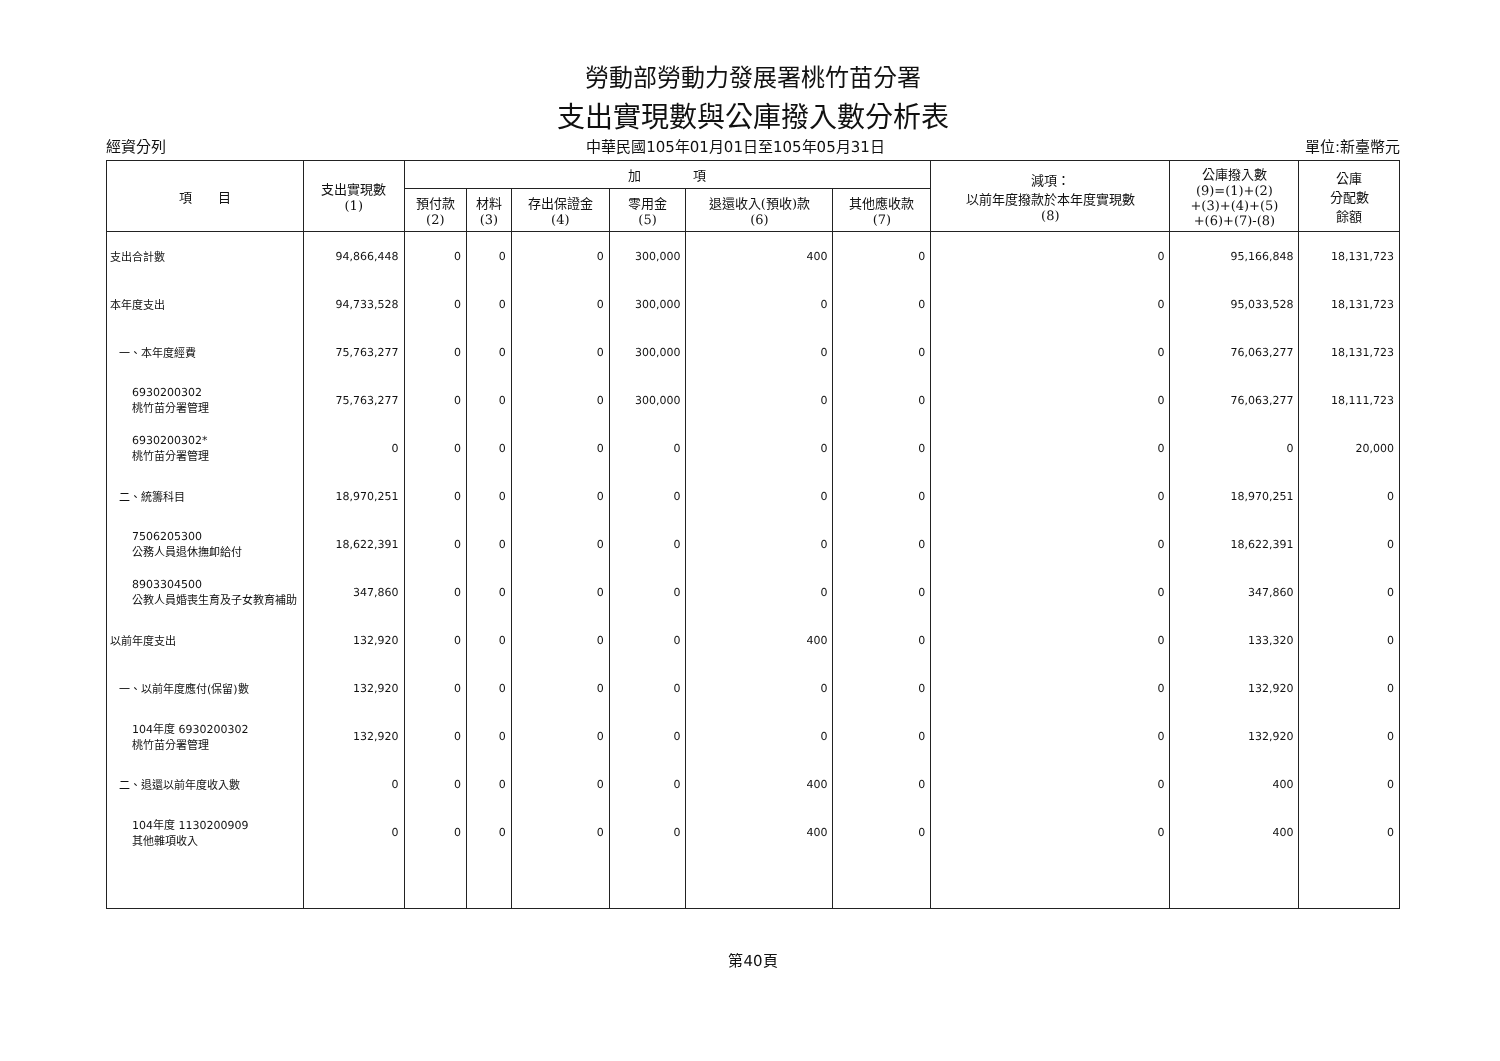勞動部勞動力發展署桃竹苗分署
支出實現數與公庫撥入數分析表
經資分列 中華民國105年01月01日至105年05月31日 單位:新臺幣元
| 項 目 | 支出實現數 (1) | 加 項 | | | | | | 減項： 以前年度撥款於本年度實現數 (8) | 公庫撥入數 (9)=(1)+(2) +(3)+(4)+(5) +(6)+(7)-(8) | 公庫 分配數 餘額 |
| --- | --- | --- | --- | --- | --- | --- | --- | --- | --- | --- |
| | | 預付款 (2) | 材料 (3) | 存出保證金 (4) | 零用金 (5) | 退還收入(預收)款 (6) | 其他應收款 (7) | | | |
| 支出合計數 | 94,866,448 | 0 | 0 | 0 | 300,000 | 400 | 0 | 0 | 95,166,848 | 18,131,723 |
| 本年度支出 | 94,733,528 | 0 | 0 | 0 | 300,000 | 0 | 0 | 0 | 95,033,528 | 18,131,723 |
| 一、本年度經費 | 75,763,277 | 0 | 0 | 0 | 300,000 | 0 | 0 | 0 | 76,063,277 | 18,131,723 |
| 6930200302 桃竹苗分署管理 | 75,763,277 | 0 | 0 | 0 | 300,000 | 0 | 0 | 0 | 76,063,277 | 18,111,723 |
| 6930200302* 桃竹苗分署管理 | 0 | 0 | 0 | 0 | 0 | 0 | 0 | 0 | 0 | 20,000 |
| 二、統籌科目 | 18,970,251 | 0 | 0 | 0 | 0 | 0 | 0 | 0 | 18,970,251 | 0 |
| 7506205300 公務人員退休撫卹給付 | 18,622,391 | 0 | 0 | 0 | 0 | 0 | 0 | 0 | 18,622,391 | 0 |
| 8903304500 公教人員婚喪生育及子女教育補助 | 347,860 | 0 | 0 | 0 | 0 | 0 | 0 | 0 | 347,860 | 0 |
| 以前年度支出 | 132,920 | 0 | 0 | 0 | 0 | 400 | 0 | 0 | 133,320 | 0 |
| 一、以前年度應付(保留)數 | 132,920 | 0 | 0 | 0 | 0 | 0 | 0 | 0 | 132,920 | 0 |
| 104年度 6930200302 桃竹苗分署管理 | 132,920 | 0 | 0 | 0 | 0 | 0 | 0 | 0 | 132,920 | 0 |
| 二、退還以前年度收入數 | 0 | 0 | 0 | 0 | 0 | 400 | 0 | 0 | 400 | 0 |
| 104年度 1130200909 其他雜項收入 | 0 | 0 | 0 | 0 | 0 | 400 | 0 | 0 | 400 | 0 |
第40頁